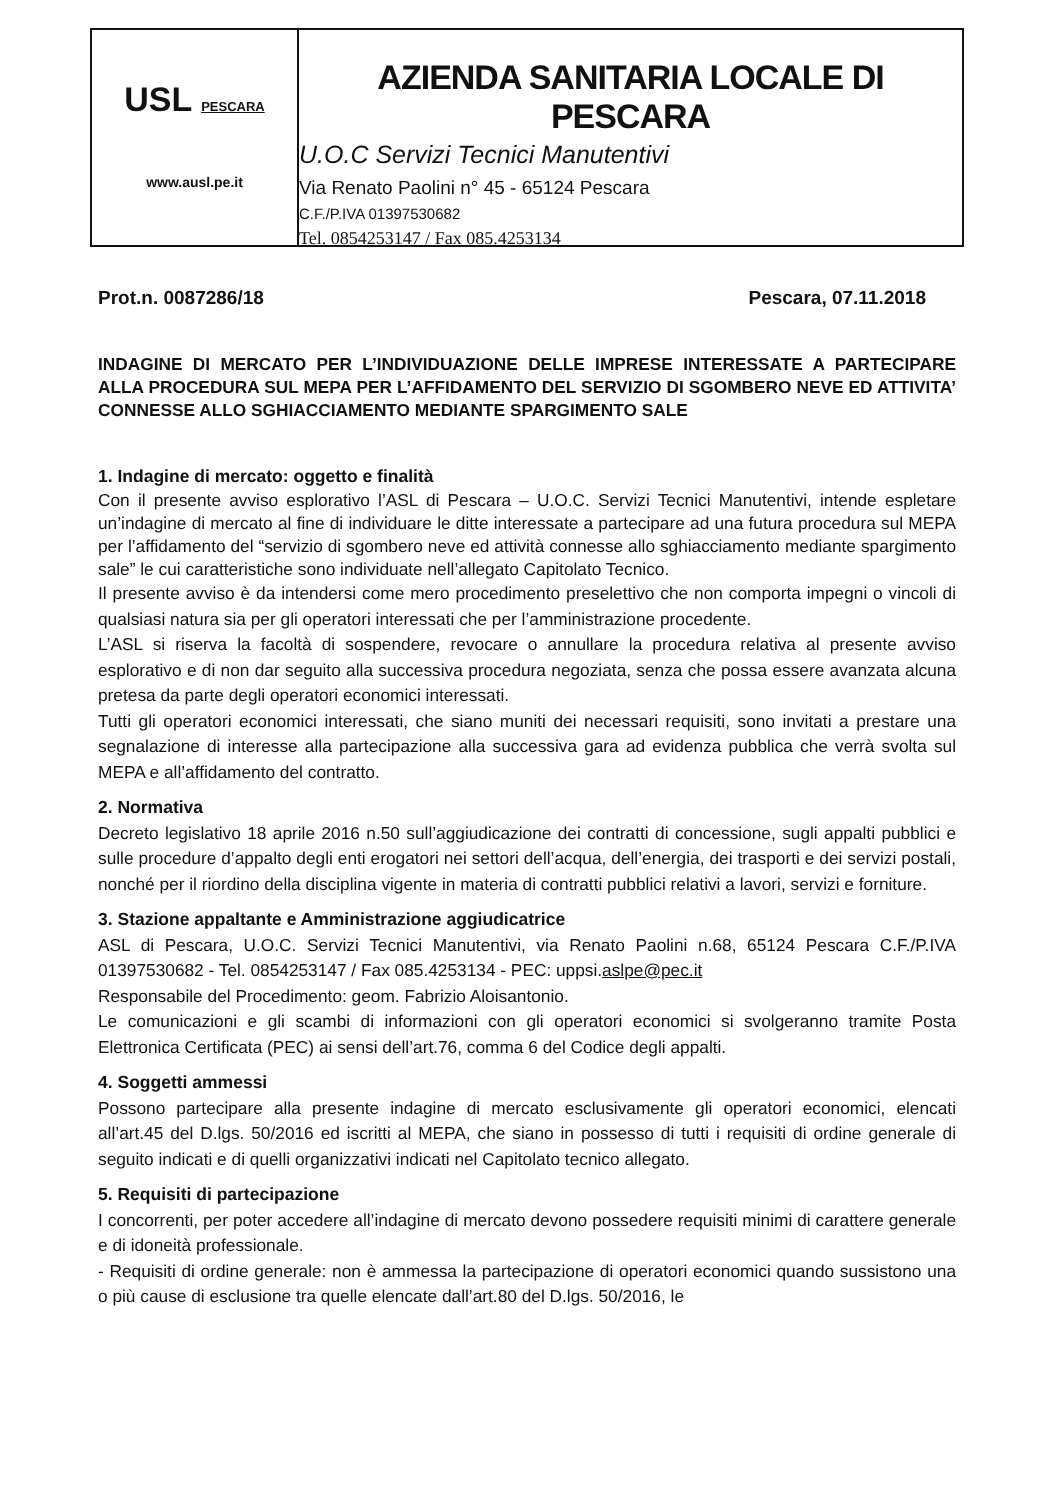USL PESCARA
www.ausl.pe.it
AZIENDA SANITARIA LOCALE DI PESCARA
U.O.C Servizi Tecnici Manutentivi
Via Renato Paolini n° 45 - 65124 Pescara
C.F./P.IVA 01397530682
Tel. 0854253147 / Fax 085.4253134
Prot.n. 0087286/18 Pescara, 07.11.2018
INDAGINE DI MERCATO PER L’INDIVIDUAZIONE DELLE IMPRESE INTERESSATE A PARTECIPARE ALLA PROCEDURA SUL MEPA PER L’AFFIDAMENTO DEL SERVIZIO DI SGOMBERO NEVE ED ATTIVITA’ CONNESSE ALLO SGHIACCIAMENTO MEDIANTE SPARGIMENTO SALE
1. Indagine di mercato: oggetto e finalità
Con il presente avviso esplorativo l’ASL di Pescara – U.O.C. Servizi Tecnici Manutentivi, intende espletare un’indagine di mercato al fine di individuare le ditte interessate a partecipare ad una futura procedura sul MEPA per l’affidamento del “servizio di sgombero neve ed attività connesse allo sghiacciamento mediante spargimento sale” le cui caratteristiche sono individuate nell’allegato Capitolato Tecnico.
Il presente avviso è da intendersi come mero procedimento preselettivo che non comporta impegni o vincoli di qualsiasi natura sia per gli operatori interessati che per l’amministrazione procedente.
L’ASL si riserva la facoltà di sospendere, revocare o annullare la procedura relativa al presente avviso esplorativo e di non dar seguito alla successiva procedura negoziata, senza che possa essere avanzata alcuna pretesa da parte degli operatori economici interessati.
Tutti gli operatori economici interessati, che siano muniti dei necessari requisiti, sono invitati a prestare una segnalazione di interesse alla partecipazione alla successiva gara ad evidenza pubblica che verrà svolta sul MEPA e all’affidamento del contratto.
2. Normativa
Decreto legislativo 18 aprile 2016 n.50 sull’aggiudicazione dei contratti di concessione, sugli appalti pubblici e sulle procedure d’appalto degli enti erogatori nei settori dell’acqua, dell’energia, dei trasporti e dei servizi postali, nonché per il riordino della disciplina vigente in materia di contratti pubblici relativi a lavori, servizi e forniture.
3. Stazione appaltante e Amministrazione aggiudicatrice
ASL di Pescara, U.O.C. Servizi Tecnici Manutentivi, via Renato Paolini n.68, 65124 Pescara C.F./P.IVA 01397530682 - Tel. 0854253147 / Fax 085.4253134 - PEC: uppsi.aslpe@pec.it
Responsabile del Procedimento: geom. Fabrizio Aloisantonio.
Le comunicazioni e gli scambi di informazioni con gli operatori economici si svolgeranno tramite Posta Elettronica Certificata (PEC) ai sensi dell’art.76, comma 6 del Codice degli appalti.
4. Soggetti ammessi
Possono partecipare alla presente indagine di mercato esclusivamente gli operatori economici, elencati all’art.45 del D.lgs. 50/2016 ed iscritti al MEPA, che siano in possesso di tutti i requisiti di ordine generale di seguito indicati e di quelli organizzativi indicati nel Capitolato tecnico allegato.
5. Requisiti di partecipazione
I concorrenti, per poter accedere all’indagine di mercato devono possedere requisiti minimi di carattere generale e di idoneità professionale.
- Requisiti di ordine generale: non è ammessa la partecipazione di operatori economici quando sussistono una o più cause di esclusione tra quelle elencate dall’art.80 del D.lgs. 50/2016, le